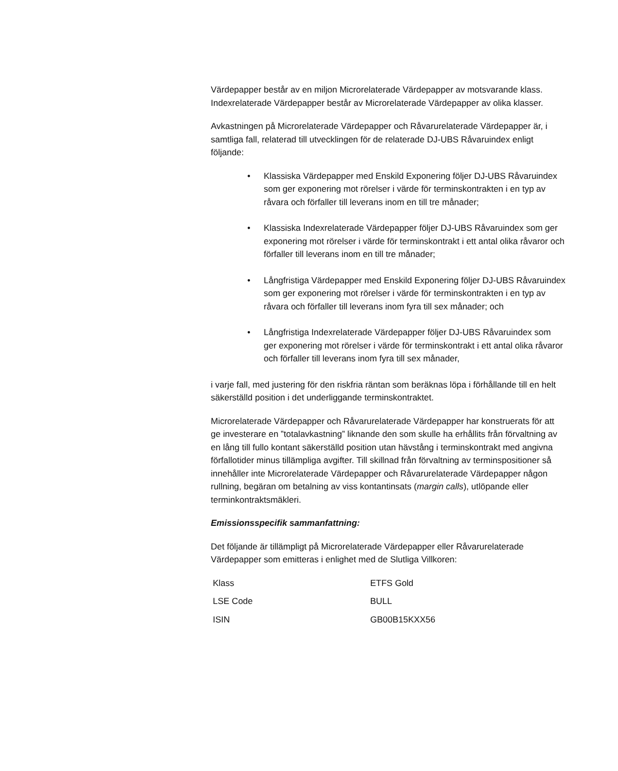Värdepapper består av en miljon Microrelaterade Värdepapper av motsvarande klass. Indexrelaterade Värdepapper består av Microrelaterade Värdepapper av olika klasser.
Avkastningen på Microrelaterade Värdepapper och Råvarurelaterade Värdepapper är, i samtliga fall, relaterad till utvecklingen för de relaterade DJ-UBS Råvaruindex enligt följande:
• Klassiska Värdepapper med Enskild Exponering följer DJ-UBS Råvaruindex som ger exponering mot rörelser i värde för terminskontrakten i en typ av råvara och förfaller till leverans inom en till tre månader;
• Klassiska Indexrelaterade Värdepapper följer DJ-UBS Råvaruindex som ger exponering mot rörelser i värde för terminskontrakt i ett antal olika råvaror och förfaller till leverans inom en till tre månader;
• Långfristiga Värdepapper med Enskild Exponering följer DJ-UBS Råvaruindex som ger exponering mot rörelser i värde för terminskontrakten i en typ av råvara och förfaller till leverans inom fyra till sex månader; och
• Långfristiga Indexrelaterade Värdepapper följer DJ-UBS Råvaruindex som ger exponering mot rörelser i värde för terminskontrakt i ett antal olika råvaror och förfaller till leverans inom fyra till sex månader,
i varje fall, med justering för den riskfria räntan som beräknas löpa i förhållande till en helt säkerställd position i det underliggande terminskontraktet.
Microrelaterade Värdepapper och Råvarurelaterade Värdepapper har konstruerats för att ge investerare en ”totalavkastning” liknande den som skulle ha erhållits från förvaltning av en lång till fullo kontant säkerställd position utan hävstång i terminskontrakt med angivna förfallotider minus tillämpliga avgifter. Till skillnad från förvaltning av terminspositioner så innehåller inte Microrelaterade Värdepapper och Råvarurelaterade Värdepapper någon rullning, begäran om betalning av viss kontantinsats (margin calls), utlöpande eller terminkontraktsmäkleri.
Emissionsspecifik sammanfattning:
Det följande är tillämpligt på Microrelaterade Värdepapper eller Råvarurelaterade Värdepapper som emitteras i enlighet med de Slutliga Villkoren:
| Klass | ETFS Gold |
| LSE Code | BULL |
| ISIN | GB00B15KXX56 |